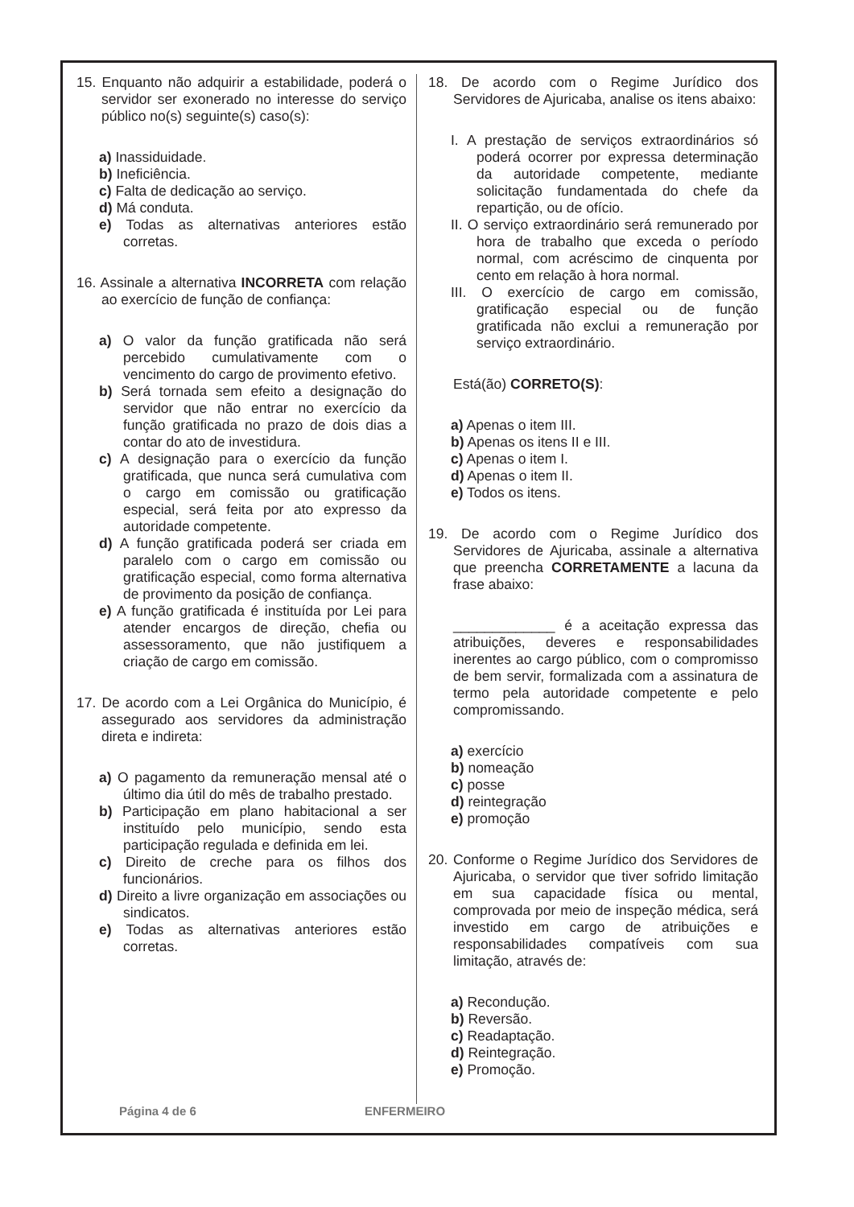15. Enquanto não adquirir a estabilidade, poderá o servidor ser exonerado no interesse do serviço público no(s) seguinte(s) caso(s):
a) Inassiduidade.
b) Ineficiência.
c) Falta de dedicação ao serviço.
d) Má conduta.
e) Todas as alternativas anteriores estão corretas.
16. Assinale a alternativa INCORRETA com relação ao exercício de função de confiança:
a) O valor da função gratificada não será percebido cumulativamente com o vencimento do cargo de provimento efetivo.
b) Será tornada sem efeito a designação do servidor que não entrar no exercício da função gratificada no prazo de dois dias a contar do ato de investidura.
c) A designação para o exercício da função gratificada, que nunca será cumulativa com o cargo em comissão ou gratificação especial, será feita por ato expresso da autoridade competente.
d) A função gratificada poderá ser criada em paralelo com o cargo em comissão ou gratificação especial, como forma alternativa de provimento da posição de confiança.
e) A função gratificada é instituída por Lei para atender encargos de direção, chefia ou assessoramento, que não justifiquem a criação de cargo em comissão.
17. De acordo com a Lei Orgânica do Município, é assegurado aos servidores da administração direta e indireta:
a) O pagamento da remuneração mensal até o último dia útil do mês de trabalho prestado.
b) Participação em plano habitacional a ser instituído pelo município, sendo esta participação regulada e definida em lei.
c) Direito de creche para os filhos dos funcionários.
d) Direito a livre organização em associações ou sindicatos.
e) Todas as alternativas anteriores estão corretas.
18. De acordo com o Regime Jurídico dos Servidores de Ajuricaba, analise os itens abaixo:
I. A prestação de serviços extraordinários só poderá ocorrer por expressa determinação da autoridade competente, mediante solicitação fundamentada do chefe da repartição, ou de ofício.
II. O serviço extraordinário será remunerado por hora de trabalho que exceda o período normal, com acréscimo de cinquenta por cento em relação à hora normal.
III. O exercício de cargo em comissão, gratificação especial ou de função gratificada não exclui a remuneração por serviço extraordinário.
Está(ão) CORRETO(S):
a) Apenas o item III.
b) Apenas os itens II e III.
c) Apenas o item I.
d) Apenas o item II.
e) Todos os itens.
19. De acordo com o Regime Jurídico dos Servidores de Ajuricaba, assinale a alternativa que preencha CORRETAMENTE a lacuna da frase abaixo:
_____________ é a aceitação expressa das atribuições, deveres e responsabilidades inerentes ao cargo público, com o compromisso de bem servir, formalizada com a assinatura de termo pela autoridade competente e pelo compromissando.
a) exercício
b) nomeação
c) posse
d) reintegração
e) promoção
20. Conforme o Regime Jurídico dos Servidores de Ajuricaba, o servidor que tiver sofrido limitação em sua capacidade física ou mental, comprovada por meio de inspeção médica, será investido em cargo de atribuições e responsabilidades compatíveis com sua limitação, através de:
a) Recondução.
b) Reversão.
c) Readaptação.
d) Reintegração.
e) Promoção.
Página 4 de 6 ENFERMEIRO